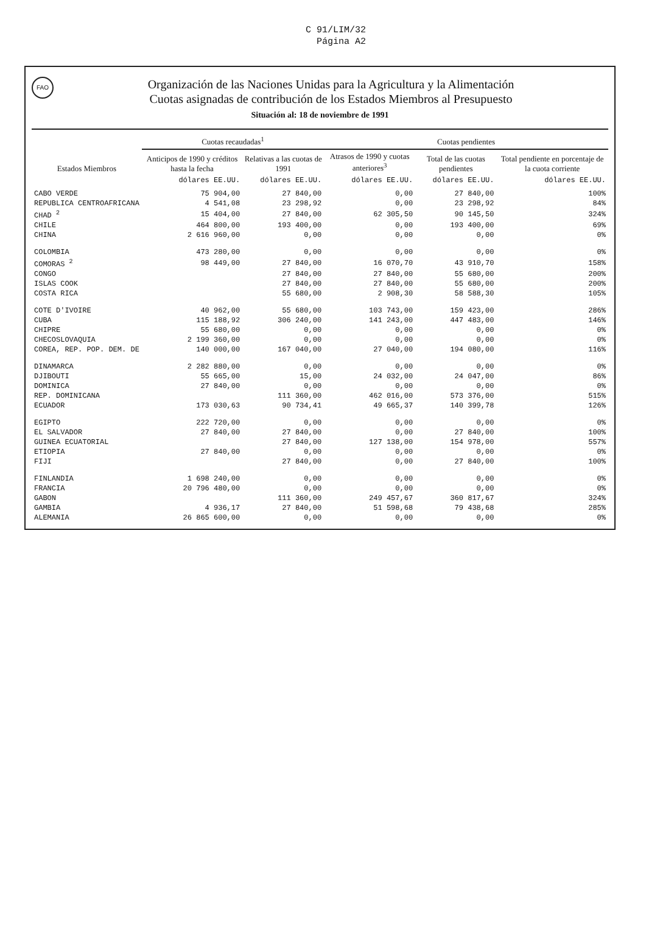C 91/LIM/32
Página A2
FAO Organización de las Naciones Unidas para la Agricultura y la Alimentación
Cuotas asignadas de contribución de los Estados Miembros al Presupuesto
Situación al: 18 de noviembre de 1991
| Estados Miembros | Cuotas recaudadas<sup>1</sup> | | Cuotas pendientes | | |
| --- | --- | --- | --- | --- | --- |
| | Anticipos de 1990 y créditos hasta la fecha | Relativas a las cuotas de 1991 | Atrasos de 1990 y cuotas anteriores<sup>3</sup> | Total de las cuotas pendientes | Total pendiente en porcentaje de la cuota corriente |
| | dólares EE.UU. | dólares EE.UU. | dólares EE.UU. | dólares EE.UU. | dólares EE.UU. |
| CABO VERDE | 75 904,00 | 27 840,00 | 0,00 | 27 840,00 | 100% |
| REPUBLICA CENTROAFRICANA | 4 541,08 | 23 298,92 | 0,00 | 23 298,92 | 84% |
| CHAD <sup>2</sup> | 15 404,00 | 27 840,00 | 62 305,50 | 90 145,50 | 324% |
| CHILE | 464 800,00 | 193 400,00 | 0,00 | 193 400,00 | 69% |
| CHINA | 2 616 960,00 | 0,00 | 0,00 | 0,00 | 0% |
| COLOMBIA | 473 280,00 | 0,00 | 0,00 | 0,00 | 0% |
| COMORAS <sup>2</sup> | 98 449,00 | 27 840,00 | 16 070,70 | 43 910,70 | 158% |
| CONGO | | 27 840,00 | 27 840,00 | 55 680,00 | 200% |
| ISLAS COOK | | 27 840,00 | 27 840,00 | 55 680,00 | 200% |
| COSTA RICA | | 55 680,00 | 2 908,30 | 58 588,30 | 105% |
| COTE D'IVOIRE | 40 962,00 | 55 680,00 | 103 743,00 | 159 423,00 | 286% |
| CUBA | 115 188,92 | 306 240,00 | 141 243,00 | 447 483,00 | 146% |
| CHIPRE | 55 680,00 | 0,00 | 0,00 | 0,00 | 0% |
| CHECOSLOVAQUIA | 2 199 360,00 | 0,00 | 0,00 | 0,00 | 0% |
| COREA, REP. POP. DEM. DE | 140 000,00 | 167 040,00 | 27 040,00 | 194 080,00 | 116% |
| DINAMARCA | 2 282 880,00 | 0,00 | 0,00 | 0,00 | 0% |
| DJIBOUTI | 55 665,00 | 15,00 | 24 032,00 | 24 047,00 | 86% |
| DOMINICA | 27 840,00 | 0,00 | 0,00 | 0,00 | 0% |
| REP. DOMINICANA | | 111 360,00 | 462 016,00 | 573 376,00 | 515% |
| ECUADOR | 173 030,63 | 90 734,41 | 49 665,37 | 140 399,78 | 126% |
| EGIPTO | 222 720,00 | 0,00 | 0,00 | 0,00 | 0% |
| EL SALVADOR | 27 840,00 | 27 840,00 | 0,00 | 27 840,00 | 100% |
| GUINEA ECUATORIAL | | 27 840,00 | 127 138,00 | 154 978,00 | 557% |
| ETIOPIA | 27 840,00 | 0,00 | 0,00 | 0,00 | 0% |
| FIJI | | 27 840,00 | 0,00 | 27 840,00 | 100% |
| FINLANDIA | 1 698 240,00 | 0,00 | 0,00 | 0,00 | 0% |
| FRANCIA | 20 796 480,00 | 0,00 | 0,00 | 0,00 | 0% |
| GABON | | 111 360,00 | 249 457,67 | 360 817,67 | 324% |
| GAMBIA | 4 936,17 | 27 840,00 | 51 598,68 | 79 438,68 | 285% |
| ALEMANIA | 26 865 600,00 | 0,00 | 0,00 | 0,00 | 0% |